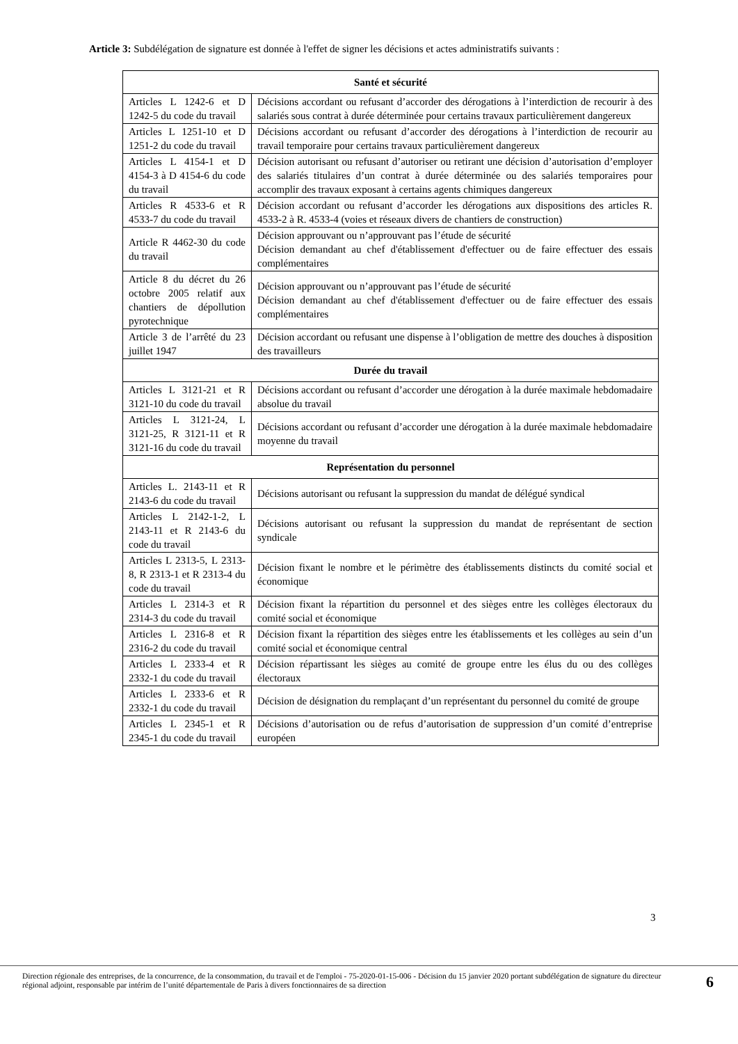Article 3: Subdélégation de signature est donnée à l'effet de signer les décisions et actes administratifs suivants :
| Santé et sécurité | |
| --- | --- |
| Articles L 1242-6 et D 1242-5 du code du travail | Décisions accordant ou refusant d’accorder des dérogations à l’interdiction de recourir à des salariés sous contrat à durée déterminée pour certains travaux particulièrement dangereux |
| Articles L 1251-10 et D 1251-2 du code du travail | Décisions accordant ou refusant d’accorder des dérogations à l’interdiction de recourir au travail temporaire pour certains travaux particulièrement dangereux |
| Articles L 4154-1 et D 4154-3 à D 4154-6 du code du travail | Décision autorisant ou refusant d’autoriser ou retirant une décision d’autorisation d’employer des salariés titulaires d’un contrat à durée déterminée ou des salariés temporaires pour accomplir des travaux exposant à certains agents chimiques dangereux |
| Articles R 4533-6 et R 4533-7 du code du travail | Décision accordant ou refusant d’accorder les dérogations aux dispositions des articles R. 4533-2 à R. 4533-4 (voies et réseaux divers de chantiers de construction) |
| Article R 4462-30 du code du travail | Décision approuvant ou n’approuvant pas l’étude de sécurité Décision demandant au chef d'établissement d'effectuer ou de faire effectuer des essais complémentaires |
| Article 8 du décret du 26 octobre 2005 relatif aux chantiers de dépollution pyrotechnique | Décision approuvant ou n’approuvant pas l’étude de sécurité Décision demandant au chef d'établissement d'effectuer ou de faire effectuer des essais complémentaires |
| Article 3 de l’arrêté du 23 juillet 1947 | Décision accordant ou refusant une dispense à l’obligation de mettre des douches à disposition des travailleurs |
| Durée du travail | |
| Articles L 3121-21 et R 3121-10 du code du travail | Décisions accordant ou refusant d’accorder une dérogation à la durée maximale hebdomadaire absolue du travail |
| Articles L 3121-24, L 3121-25, R 3121-11 et R 3121-16 du code du travail | Décisions accordant ou refusant d’accorder une dérogation à la durée maximale hebdomadaire moyenne du travail |
| Représentation du personnel | |
| Articles L. 2143-11 et R 2143-6 du code du travail | Décisions autorisant ou refusant la suppression du mandat de délégué syndical |
| Articles L 2142-1-2, L 2143-11 et R 2143-6 du code du travail | Décisions autorisant ou refusant la suppression du mandat de représentant de section syndicale |
| Articles L 2313-5, L 2313-8, R 2313-1 et R 2313-4 du code du travail | Décision fixant le nombre et le périmètre des établissements distincts du comité social et économique |
| Articles L 2314-3 et R 2314-3 du code du travail | Décision fixant la répartition du personnel et des sièges entre les collèges électoraux du comité social et économique |
| Articles L 2316-8 et R 2316-2 du code du travail | Décision fixant la répartition des sièges entre les établissements et les collèges au sein d’un comité social et économique central |
| Articles L 2333-4 et R 2332-1 du code du travail | Décision répartissant les sièges au comité de groupe entre les élus du ou des collèges électoraux |
| Articles L 2333-6 et R 2332-1 du code du travail | Décision de désignation du remplaçant d’un représentant du personnel du comité de groupe |
| Articles L 2345-1 et R 2345-1 du code du travail | Décisions d’autorisation ou de refus d’autorisation de suppression d’un comité d’entreprise européen |
3
Direction régionale des entreprises, de la concurrence, de la consommation, du travail et de l'emploi - 75-2020-01-15-006 - Décision du 15 janvier 2020 portant subdélégation de signature du directeur régional adjoint, responsable par intérim de l’unité départementale de Paris à divers fonctionnaires de sa direction
6